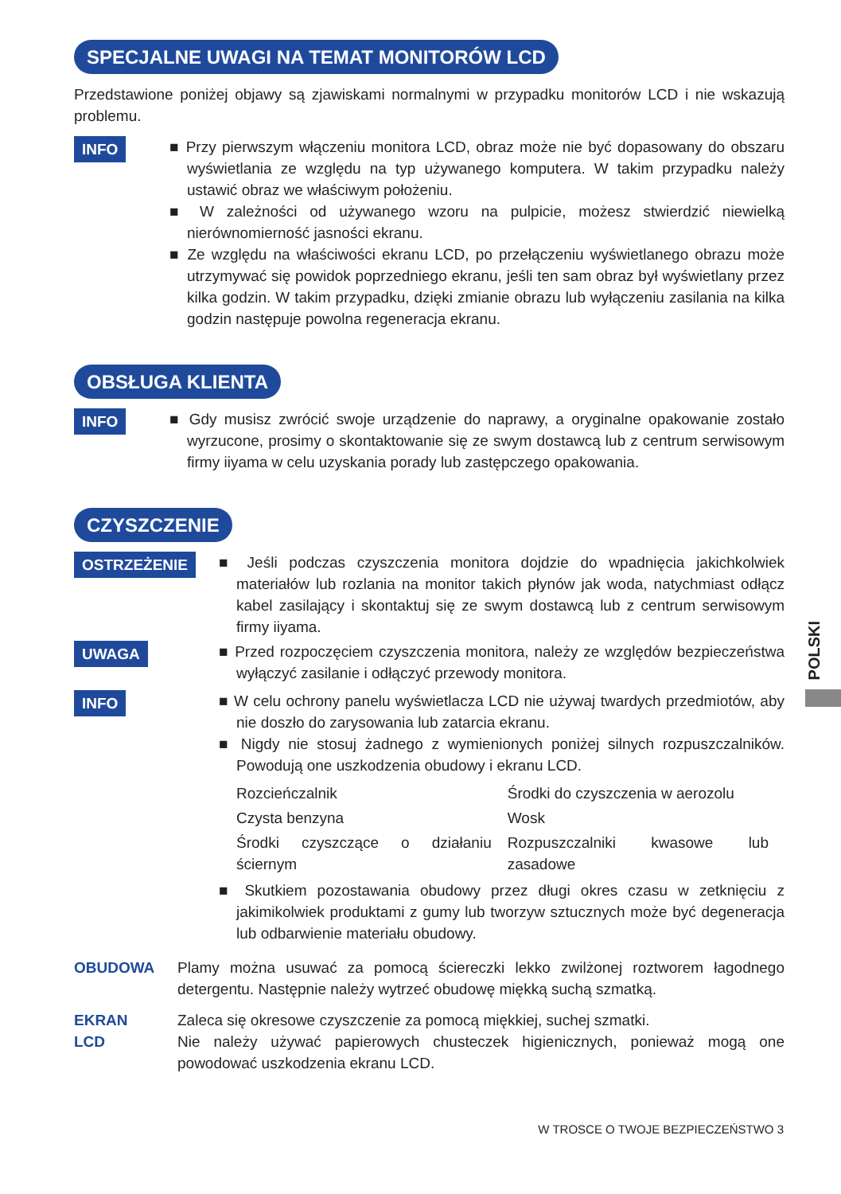SPECJALNE UWAGI NA TEMAT MONITORÓW LCD
Przedstawione poniżej objawy są zjawiskami normalnymi w przypadku monitorów LCD i nie wskazują problemu.
INFO
■ Przy pierwszym włączeniu monitora LCD, obraz może nie być dopasowany do obszaru wyświetlania ze względu na typ używanego komputera. W takim przypadku należy ustawić obraz we właściwym położeniu.
■ W zależności od używanego wzoru na pulpicie, możesz stwierdzić niewielką nierównomierność jasności ekranu.
■ Ze względu na właściwości ekranu LCD, po przełączeniu wyświetlanego obrazu może utrzymywać się powidok poprzedniego ekranu, jeśli ten sam obraz był wyświetlany przez kilka godzin. W takim przypadku, dzięki zmianie obrazu lub wyłączeniu zasilania na kilka godzin następuje powolna regeneracja ekranu.
OBSŁUGA KLIENTA
INFO
■ Gdy musisz zwrócić swoje urządzenie do naprawy, a oryginalne opakowanie zostało wyrzucone, prosimy o skontaktowanie się ze swym dostawcą lub z centrum serwisowym firmy iiyama w celu uzyskania porady lub zastępczego opakowania.
CZYSZCZENIE
OSTRZEŻENIE
■ Jeśli podczas czyszczenia monitora dojdzie do wpadnięcia jakichkolwiek materiałów lub rozlania na monitor takich płynów jak woda, natychmiast odłącz kabel zasilający i skontaktuj się ze swym dostawcą lub z centrum serwisowym firmy iiyama.
UWAGA
■ Przed rozpoczęciem czyszczenia monitora, należy ze względów bezpieczeństwa wyłączyć zasilanie i odłączyć przewody monitora.
INFO
■ W celu ochrony panelu wyświetlacza LCD nie używaj twardych przedmiotów, aby nie doszło do zarysowania lub zatarcia ekranu.
■ Nigdy nie stosuj żadnego z wymienionych poniżej silnych rozpuszczalników. Powodują one uszkodzenia obudowy i ekranu LCD.
| Rozcieńczalnik | Środki do czyszczenia w aerozolu |
| Czysta benzyna | Wosk |
| Środki czyszczące o działaniu ściernym | Rozpuszczalniki kwasowe lub zasadowe |
■ Skutkiem pozostawania obudowy przez długi okres czasu w zetknięciu z jakimikolwiek produktami z gumy lub tworzyw sztucznych może być degeneracja lub odbarwienie materiału obudowy.
OBUDOWA Plamy można usuwać za pomocą ściereczki lekko zwilżonej roztworem łagodnego detergentu. Następnie należy wytrzeć obudowę miękką suchą szmatką.
EKRAN
LCD
Zaleca się okresowe czyszczenie za pomocą miękkiej, suchej szmatki.
Nie należy używać papierowych chusteczek higienicznych, ponieważ mogą one powodować uszkodzenia ekranu LCD.
POLSKI
W TROSCE O TWOJE BEZPIECZEŃSTWO 3